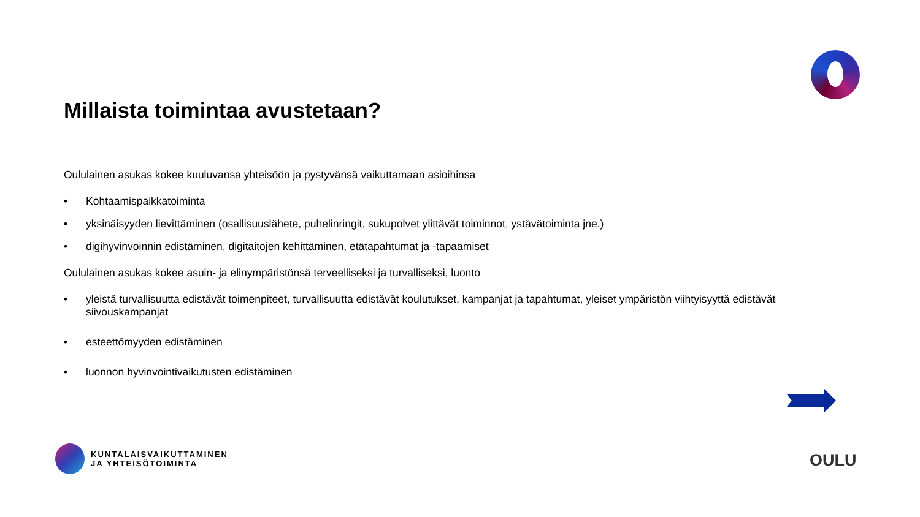Millaista toimintaa avustetaan?
Oululainen asukas kokee kuuluvansa yhteisöön ja pystyvänsä vaikuttamaan asioihinsa
• Kohtaamispaikkatoiminta
• yksinäisyyden lievittäminen (osallisuuslähete, puhelinringit, sukupolvet ylittävät toiminnot, ystävätoiminta jne.)
• digihyvinvoinnin edistäminen, digitaitojen kehittäminen, etätapahtumat ja -tapaamiset
Oululainen asukas kokee asuin- ja elinympäristönsä terveelliseksi ja turvalliseksi, luonto
• yleistä turvallisuutta edistävät toimenpiteet, turvallisuutta edistävät koulutukset, kampanjat ja tapahtumat, yleiset ympäristön viihtyisyyttä edistävät siivouskampanjat
• esteettömyyden edistäminen
• luonnon hyvinvointivaikutusten edistäminen
KUNTALAISVAIKUTTAMINEN
JA YHTEISÖTOIMINTA
OULU